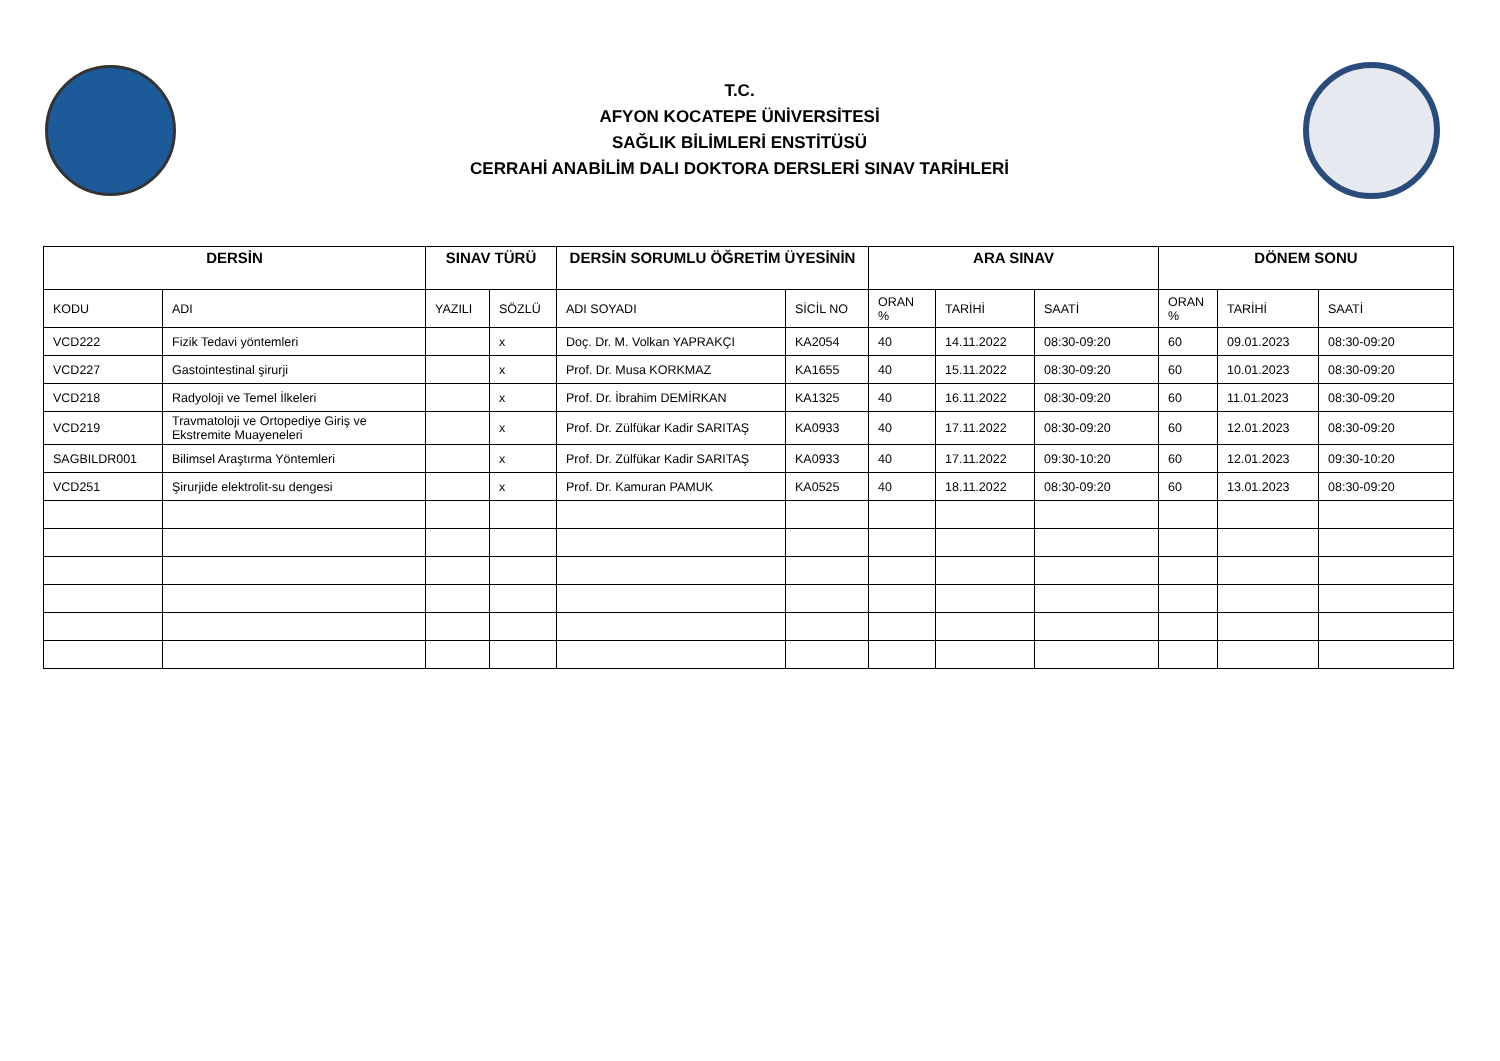T.C.
AFYON KOCATEPE ÜNİVERSİTESİ
SAĞLIK BİLİMLERİ ENSTİTÜSÜ
CERRAHİ ANABİLİM DALI DOKTORA DERSLERİ SINAV TARİHLERİ
| DERSİN | | SINAV TÜRÜ | | DERSİN SORUMLU ÖĞRETİM ÜYESİNİN | | ARA SINAV | | | DÖNEM SONU | | |
| --- | --- | --- | --- | --- | --- | --- | --- | --- | --- | --- | --- |
| KODU | ADI | YAZILI | SÖZLÜ | ADI SOYADI | SİCİL NO | ORAN % | TARİHİ | SAATİ | ORAN % | TARİHİ | SAATİ |
| VCD222 | Fizik Tedavi yöntemleri | | x | Doç. Dr. M. Volkan YAPRAKÇI | KA2054 | 40 | 14.11.2022 | 08:30-09:20 | 60 | 09.01.2023 | 08:30-09:20 |
| VCD227 | Gastointestinal şirurji | | x | Prof. Dr. Musa KORKMAZ | KA1655 | 40 | 15.11.2022 | 08:30-09:20 | 60 | 10.01.2023 | 08:30-09:20 |
| VCD218 | Radyoloji ve Temel İlkeleri | | x | Prof. Dr. İbrahim DEMİRKAN | KA1325 | 40 | 16.11.2022 | 08:30-09:20 | 60 | 11.01.2023 | 08:30-09:20 |
| VCD219 | Travmatoloji ve Ortopediye Giriş ve Ekstremite Muayeneleri | | x | Prof. Dr. Zülfükar Kadir SARITAŞ | KA0933 | 40 | 17.11.2022 | 08:30-09:20 | 60 | 12.01.2023 | 08:30-09:20 |
| SAGBILDR001 | Bilimsel Araştırma Yöntemleri | | x | Prof. Dr. Zülfükar Kadir SARITAŞ | KA0933 | 40 | 17.11.2022 | 09:30-10:20 | 60 | 12.01.2023 | 09:30-10:20 |
| VCD251 | Şirurjide elektrolit-su dengesi | | x | Prof. Dr. Kamuran PAMUK | KA0525 | 40 | 18.11.2022 | 08:30-09:20 | 60 | 13.01.2023 | 08:30-09:20 |